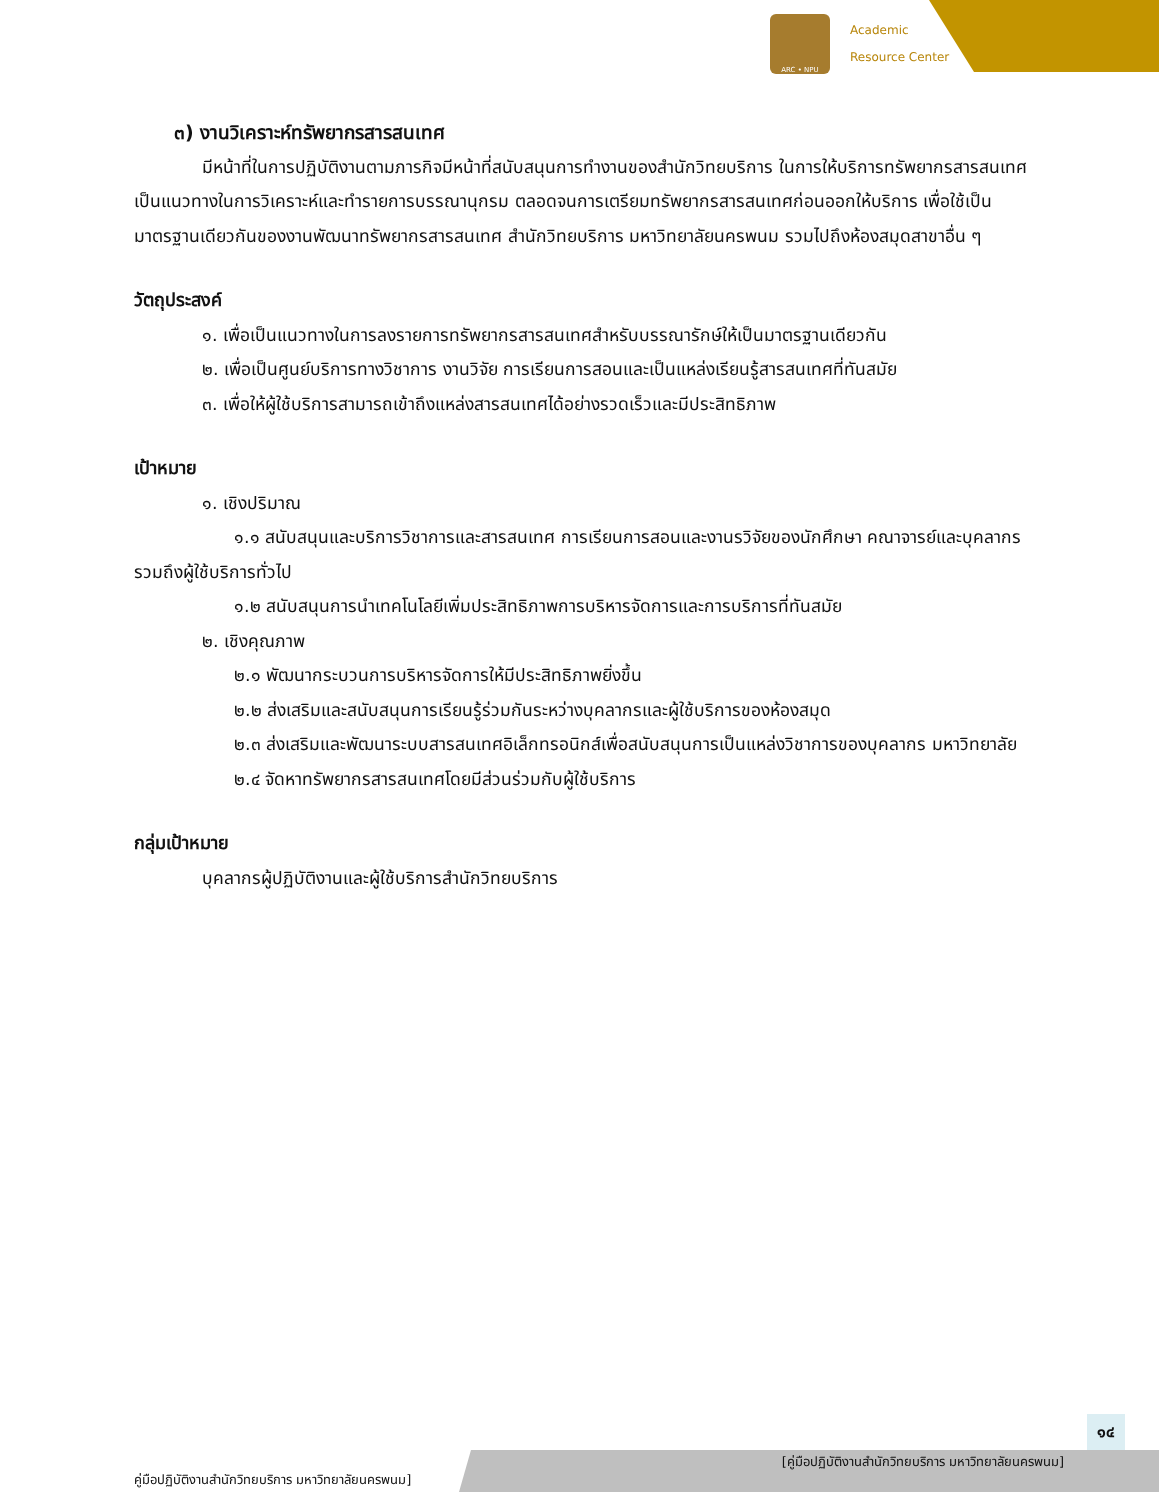ARC • NPU
Academic
Resource Center
๓) งานวิเคราะห์ทรัพยากรสารสนเทศ
มีหน้าที่ในการปฏิบัติงานตามภารกิจมีหน้าที่สนับสนุนการทำงานของสำนักวิทยบริการ ในการให้บริการทรัพยากรสารสนเทศ เป็นแนวทางในการวิเคราะห์และทำรายการบรรณานุกรม ตลอดจนการเตรียมทรัพยากรสารสนเทศก่อนออกให้บริการ เพื่อใช้เป็นมาตรฐานเดียวกันของงานพัฒนาทรัพยากรสารสนเทศ สำนักวิทยบริการ มหาวิทยาลัยนครพนม รวมไปถึงห้องสมุดสาขาอื่น ๆ
วัตถุประสงค์
๑. เพื่อเป็นแนวทางในการลงรายการทรัพยากรสารสนเทศสำหรับบรรณารักษ์ให้เป็นมาตรฐานเดียวกัน
๒. เพื่อเป็นศูนย์บริการทางวิชาการ งานวิจัย การเรียนการสอนและเป็นแหล่งเรียนรู้สารสนเทศที่ทันสมัย
๓. เพื่อให้ผู้ใช้บริการสามารถเข้าถึงแหล่งสารสนเทศได้อย่างรวดเร็วและมีประสิทธิภาพ
เป้าหมาย
๑. เชิงปริมาณ
๑.๑ สนับสนุนและบริการวิชาการและสารสนเทศ การเรียนการสอนและงานรวิจัยของนักศึกษา คณาจารย์และบุคลากร รวมถึงผู้ใช้บริการทั่วไป
๑.๒ สนับสนุนการนำเทคโนโลยีเพิ่มประสิทธิภาพการบริหารจัดการและการบริการที่ทันสมัย
๒. เชิงคุณภาพ
๒.๑ พัฒนากระบวนการบริหารจัดการให้มีประสิทธิภาพยิ่งขึ้น
๒.๒ ส่งเสริมและสนับสนุนการเรียนรู้ร่วมกันระหว่างบุคลากรและผู้ใช้บริการของห้องสมุด
๒.๓ ส่งเสริมและพัฒนาระบบสารสนเทศอิเล็กทรอนิกส์เพื่อสนับสนุนการเป็นแหล่งวิชาการของบุคลากร มหาวิทยาลัย
๒.๔ จัดหาทรัพยากรสารสนเทศโดยมีส่วนร่วมกับผู้ใช้บริการ
กลุ่มเป้าหมาย
บุคลากรผู้ปฏิบัติงานและผู้ใช้บริการสำนักวิทยบริการ
๑๔
คู่มือปฏิบัติงานสำนักวิทยบริการ มหาวิทยาลัยนครพนม]
[คู่มือปฏิบัติงานสำนักวิทยบริการ มหาวิทยาลัยนครพนม]